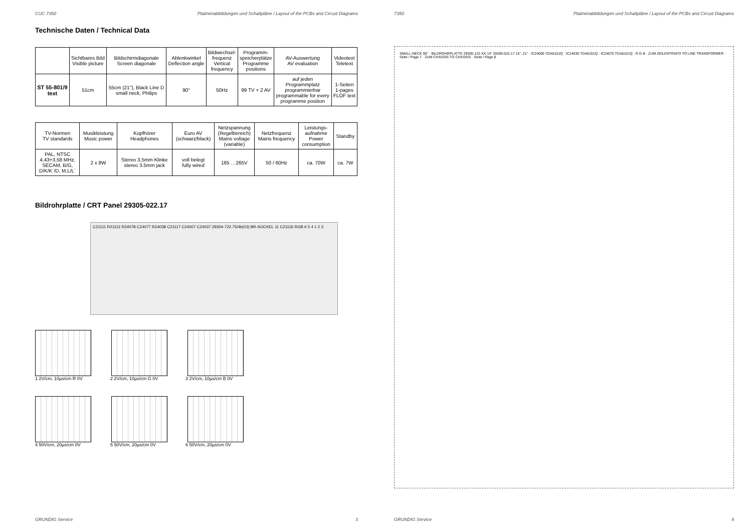CUC 7350 Platinenabbildungen und Schaltpläne / Layout of the PCBs and Circuit Diagrams
Technische Daten / Technical Data
| | Sichtbares Bild Visible picture | Bildschirmdiagonale Screen diagonale | Ablenkwinkel Deflection angle | Bildwechsel- frequenz Vertical frequency | Programm- speicherplätze Programme positions | AV-Auswertung AV evaluation | Videotext Teletext |
| --- | --- | --- | --- | --- | --- | --- | --- |
| ST 55-801/9 text | 51cm | 55cm (21"), Black Line D small neck, Philips | 90° | 50Hz | 99 TV + 2 AV | auf jeden Programmplatz programmierbar programmable for every programme position | 1-Seiten 1-pages FLOF text |
| TV-Normen TV standards | Musikleistung Music power | Kopfhörer Headphones | Euro AV (schwarz/black) | Netzspannung (Regelbereich) Mains voltage (variable) | Netzfrequenz Mains frequency | Leistungs- aufnahme Power consumption | Standby |
| --- | --- | --- | --- | --- | --- | --- | --- |
| PAL, NTSC 4,43+3,58 MHz, SECAM, B/G, D/K/K´/D, M,L/L´ | 2 x 8W | Stereo 3,5mm Klinke stereo 3.5mm jack | voll belegt fully wired | 165 …265V | 50 / 60Hz | ca. 70W | ca. 7W |
Bildrohrplatte / CRT Panel 29305-022.17
C21111 R21112 R24078 C24077 R24038 C21117 C24007 C24037 29304-722.75/4b(03) BR-SOCKEL 11 C21116 RGB 6 5 4 1 2 3
1 2V/cm, 10µs/cm R 0V 2 2V/cm, 10µs/cm G 0V 3 2V/cm, 10µs/cm B 0V
4 50V/cm, 20µs/cm 0V 5 50V/cm, 20µs/cm 0V 6 50V/cm, 20µs/cm 0V
GRUNDIG Service 3
7350 Platinenabbildungen und Schaltpläne / Layout of the PCBs and Circuit Diagrams
SMALL-NECK 90° · BILDROHRPLATTE 29305-122.XX 14" 29305-022.17 15"..21" · IC24000 TDA6101Q · IC24030 TDA6101Q · IC24070 TDA6101Q · R G B · ZUM ZEILENTRAFO TO LINE TRANSFORMER · Seite / Page 7 · ZUM CHASSIS TO CHASSIS · Seite / Page 8
GRUNDIG Service 4